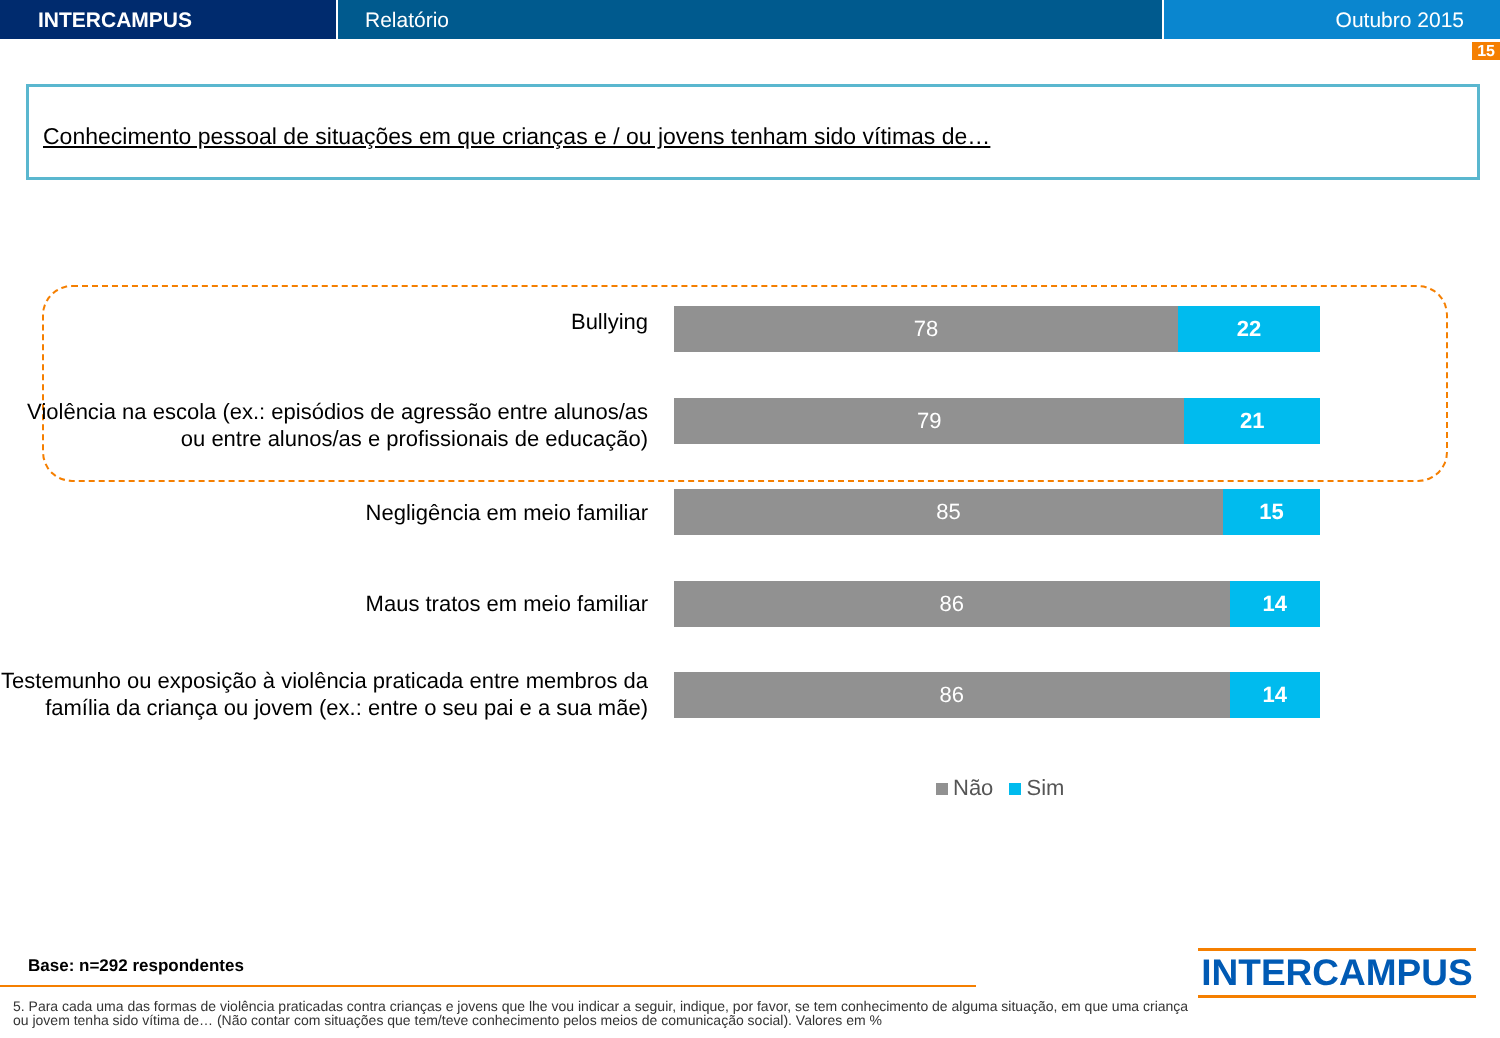INTERCAMPUS Relatório Outubro 2015
15
Conhecimento pessoal de situações em que crianças e / ou jovens tenham sido vítimas de…
Bullying
78 22
Violência na escola (ex.: episódios de agressão entre alunos/as ou entre alunos/as e profissionais de educação)
79 21
Negligência em meio familiar
85 15
Maus tratos em meio familiar
86 14
Testemunho ou exposição à violência praticada entre membros da família da criança ou jovem (ex.: entre o seu pai e a sua mãe)
86 14
Não Sim
Base: n=292 respondentes
5. Para cada uma das formas de violência praticadas contra crianças e jovens que lhe vou indicar a seguir, indique, por favor, se tem conhecimento de alguma situação, em que uma criança ou jovem tenha sido vítima de… (Não contar com situações que tem/teve conhecimento pelos meios de comunicação social). Valores em %
INTERCAMPUS